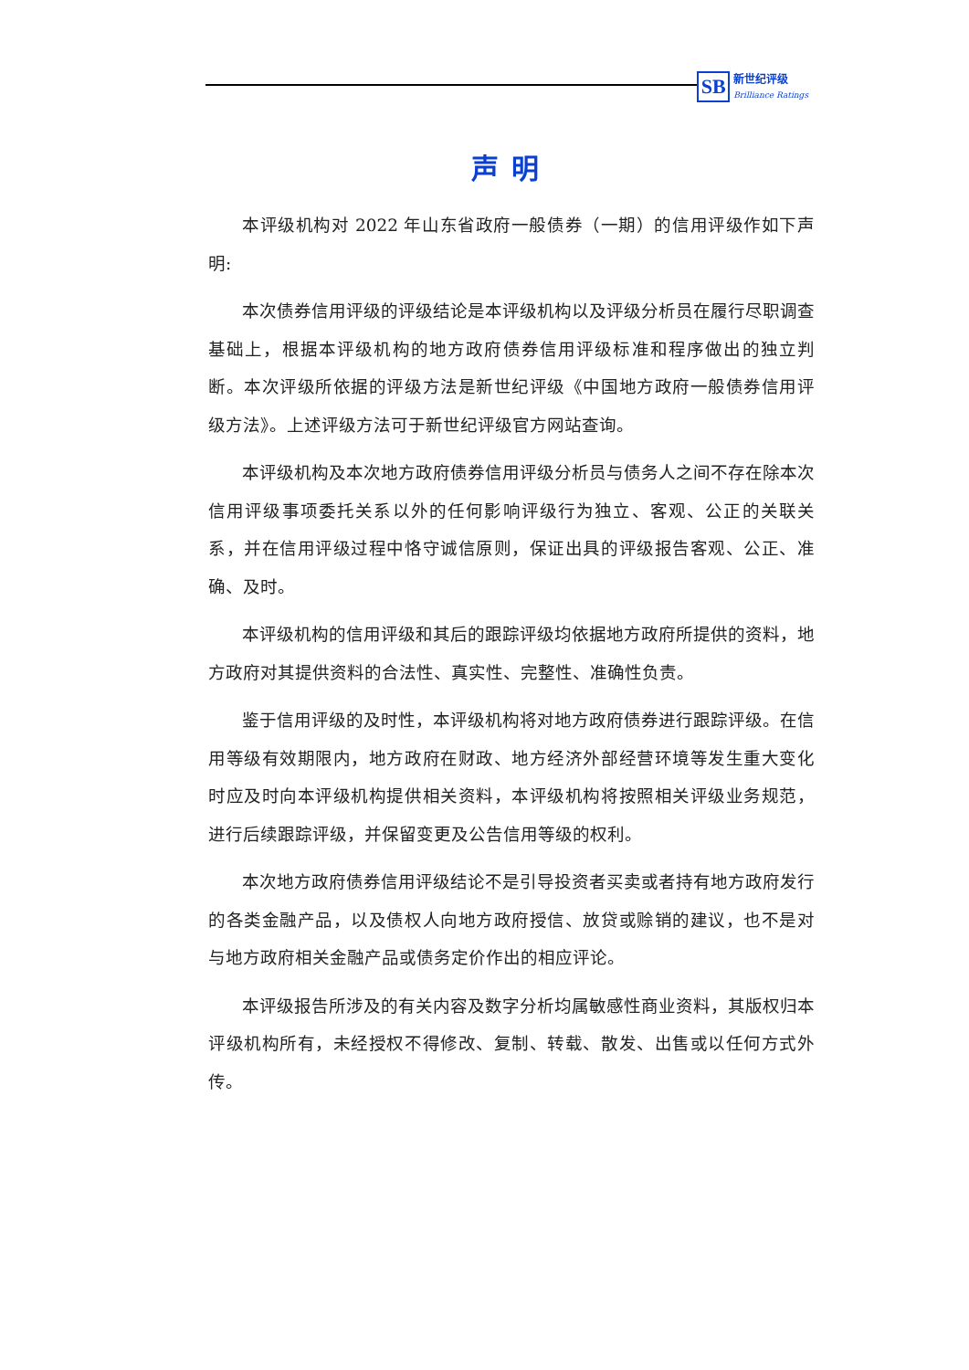SB
新世纪评级
Brilliance Ratings
声明
本评级机构对 2022 年山东省政府一般债券（一期）的信用评级作如下声明:
本次债券信用评级的评级结论是本评级机构以及评级分析员在履行尽职调查基础上，根据本评级机构的地方政府债券信用评级标准和程序做出的独立判断。本次评级所依据的评级方法是新世纪评级《中国地方政府一般债券信用评级方法》。上述评级方法可于新世纪评级官方网站查询。
本评级机构及本次地方政府债券信用评级分析员与债务人之间不存在除本次信用评级事项委托关系以外的任何影响评级行为独立、客观、公正的关联关系，并在信用评级过程中恪守诚信原则，保证出具的评级报告客观、公正、准确、及时。
本评级机构的信用评级和其后的跟踪评级均依据地方政府所提供的资料，地方政府对其提供资料的合法性、真实性、完整性、准确性负责。
鉴于信用评级的及时性，本评级机构将对地方政府债券进行跟踪评级。在信用等级有效期限内，地方政府在财政、地方经济外部经营环境等发生重大变化时应及时向本评级机构提供相关资料，本评级机构将按照相关评级业务规范，进行后续跟踪评级，并保留变更及公告信用等级的权利。
本次地方政府债券信用评级结论不是引导投资者买卖或者持有地方政府发行的各类金融产品，以及债权人向地方政府授信、放贷或赊销的建议，也不是对与地方政府相关金融产品或债务定价作出的相应评论。
本评级报告所涉及的有关内容及数字分析均属敏感性商业资料，其版权归本评级机构所有，未经授权不得修改、复制、转载、散发、出售或以任何方式外传。